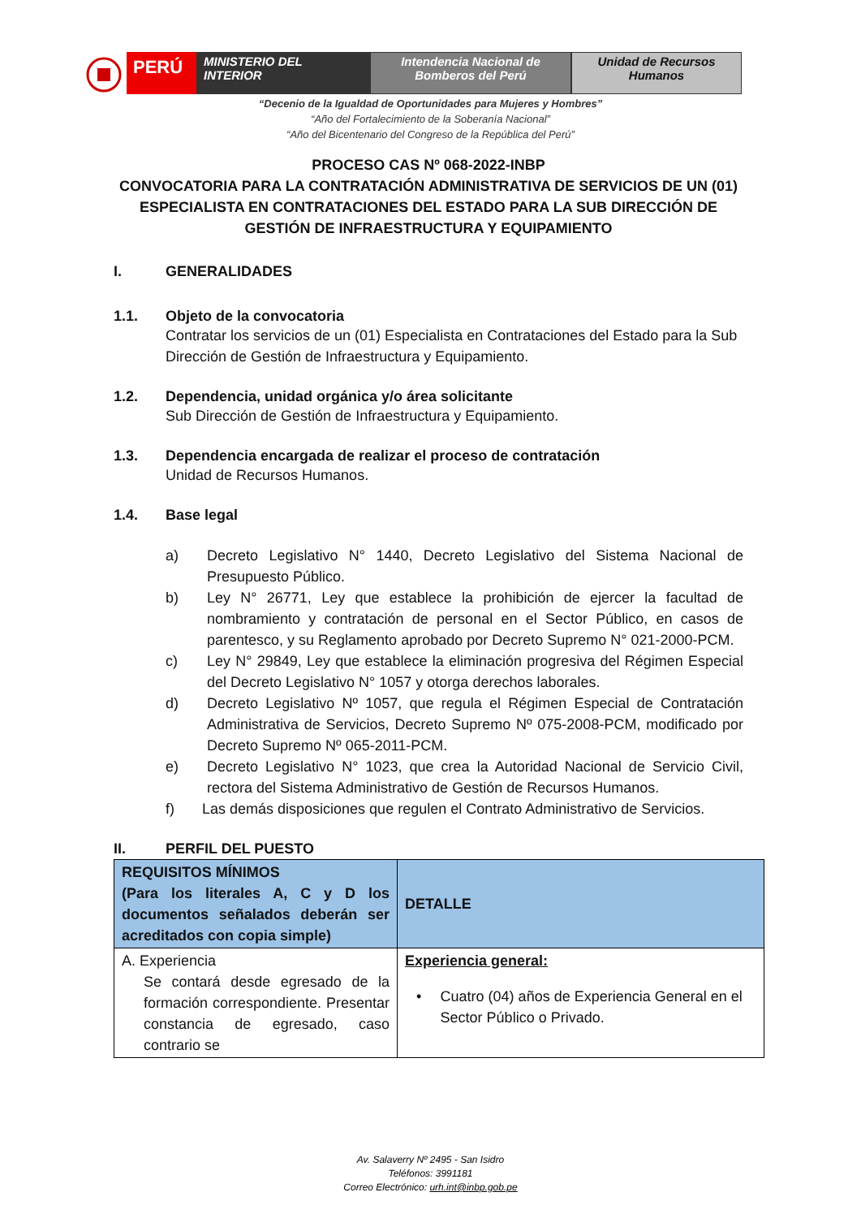PERÚ
MINISTERIO DEL INTERIOR Intendencia Nacional de Bomberos del Perú
Unidad de Recursos Humanos
“Decenio de la Igualdad de Oportunidades para Mujeres y Hombres”
“Año del Fortalecimiento de la Soberanía Nacional”
“Año del Bicentenario del Congreso de la República del Perú”
PROCESO CAS Nº 068-2022-INBP
CONVOCATORIA PARA LA CONTRATACIÓN ADMINISTRATIVA DE SERVICIOS DE UN (01) ESPECIALISTA EN CONTRATACIONES DEL ESTADO PARA LA SUB DIRECCIÓN DE GESTIÓN DE INFRAESTRUCTURA Y EQUIPAMIENTO
I. GENERALIDADES
1.1. Objeto de la convocatoria
Contratar los servicios de un (01) Especialista en Contrataciones del Estado para la Sub Dirección de Gestión de Infraestructura y Equipamiento.
1.2. Dependencia, unidad orgánica y/o área solicitante
Sub Dirección de Gestión de Infraestructura y Equipamiento.
1.3. Dependencia encargada de realizar el proceso de contratación
Unidad de Recursos Humanos.
1.4. Base legal
a) Decreto Legislativo N° 1440, Decreto Legislativo del Sistema Nacional de Presupuesto Público.
b) Ley N° 26771, Ley que establece la prohibición de ejercer la facultad de nombramiento y contratación de personal en el Sector Público, en casos de parentesco, y su Reglamento aprobado por Decreto Supremo N° 021-2000-PCM.
c) Ley N° 29849, Ley que establece la eliminación progresiva del Régimen Especial del Decreto Legislativo N° 1057 y otorga derechos laborales.
d) Decreto Legislativo Nº 1057, que regula el Régimen Especial de Contratación Administrativa de Servicios, Decreto Supremo Nº 075-2008-PCM, modificado por Decreto Supremo Nº 065-2011-PCM.
e) Decreto Legislativo N° 1023, que crea la Autoridad Nacional de Servicio Civil, rectora del Sistema Administrativo de Gestión de Recursos Humanos.
f) Las demás disposiciones que regulen el Contrato Administrativo de Servicios.
II. PERFIL DEL PUESTO
| REQUISITOS MÍNIMOS (Para los literales A, C y D los documentos señalados deberán ser acreditados con copia simple) | DETALLE |
| A. Experiencia Se contará desde egresado de la formación correspondiente. Presentar constancia de egresado, caso contrario se | Experiencia general: • Cuatro (04) años de Experiencia General en el Sector Público o Privado. |
Av. Salaverry Nº 2495 - San Isidro
Teléfonos: 3991181
Correo Electrónico: urh.int@inbp.gob.pe